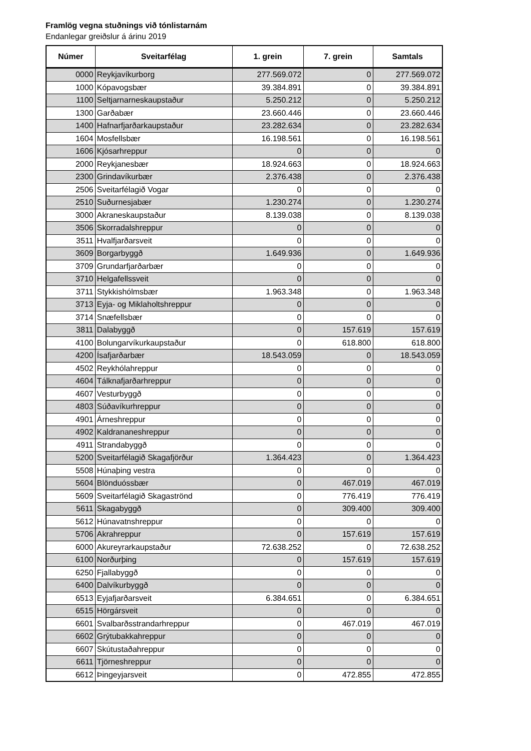Framlög vegna stuðnings við tónlistarnám
Endanlegar greiðslur á árinu 2019
| Númer | Sveitarfélag | 1. grein | 7. grein | Samtals |
| --- | --- | --- | --- | --- |
| 0000 | Reykjavíkurborg | 277.569.072 | 0 | 277.569.072 |
| 1000 | Kópavogsbær | 39.384.891 | 0 | 39.384.891 |
| 1100 | Seltjarnarneskaupstaður | 5.250.212 | 0 | 5.250.212 |
| 1300 | Garðabær | 23.660.446 | 0 | 23.660.446 |
| 1400 | Hafnarfjarðarkaupstaður | 23.282.634 | 0 | 23.282.634 |
| 1604 | Mosfellsbær | 16.198.561 | 0 | 16.198.561 |
| 1606 | Kjósarhreppur | 0 | 0 | 0 |
| 2000 | Reykjanesbær | 18.924.663 | 0 | 18.924.663 |
| 2300 | Grindavíkurbær | 2.376.438 | 0 | 2.376.438 |
| 2506 | Sveitarfélagið Vogar | 0 | 0 | 0 |
| 2510 | Suðurnesjabær | 1.230.274 | 0 | 1.230.274 |
| 3000 | Akraneskaupstaður | 8.139.038 | 0 | 8.139.038 |
| 3506 | Skorradalshreppur | 0 | 0 | 0 |
| 3511 | Hvalfjarðarsveit | 0 | 0 | 0 |
| 3609 | Borgarbyggð | 1.649.936 | 0 | 1.649.936 |
| 3709 | Grundarfjarðarbær | 0 | 0 | 0 |
| 3710 | Helgafellssveit | 0 | 0 | 0 |
| 3711 | Stykkishólmsbær | 1.963.348 | 0 | 1.963.348 |
| 3713 | Eyja- og Miklaholtshreppur | 0 | 0 | 0 |
| 3714 | Snæfellsbær | 0 | 0 | 0 |
| 3811 | Dalabyggð | 0 | 157.619 | 157.619 |
| 4100 | Bolungarvíkurkaupstaður | 0 | 618.800 | 618.800 |
| 4200 | Ísafjarðarbær | 18.543.059 | 0 | 18.543.059 |
| 4502 | Reykhólahreppur | 0 | 0 | 0 |
| 4604 | Tálknafjarðarhreppur | 0 | 0 | 0 |
| 4607 | Vesturbyggð | 0 | 0 | 0 |
| 4803 | Súðavíkurhreppur | 0 | 0 | 0 |
| 4901 | Árneshreppur | 0 | 0 | 0 |
| 4902 | Kaldrananeshreppur | 0 | 0 | 0 |
| 4911 | Strandabyggð | 0 | 0 | 0 |
| 5200 | Sveitarfélagið Skagafjörður | 1.364.423 | 0 | 1.364.423 |
| 5508 | Húnaþing vestra | 0 | 0 | 0 |
| 5604 | Blönduóssbær | 0 | 467.019 | 467.019 |
| 5609 | Sveitarfélagið Skagaströnd | 0 | 776.419 | 776.419 |
| 5611 | Skagabyggð | 0 | 309.400 | 309.400 |
| 5612 | Húnavatnshreppur | 0 | 0 | 0 |
| 5706 | Akrahreppur | 0 | 157.619 | 157.619 |
| 6000 | Akureyrarkaupstaður | 72.638.252 | 0 | 72.638.252 |
| 6100 | Norðurþing | 0 | 157.619 | 157.619 |
| 6250 | Fjallabyggð | 0 | 0 | 0 |
| 6400 | Dalvíkurbyggð | 0 | 0 | 0 |
| 6513 | Eyjafjarðarsveit | 6.384.651 | 0 | 6.384.651 |
| 6515 | Hörgársveit | 0 | 0 | 0 |
| 6601 | Svalbarðsstrandarhreppur | 0 | 467.019 | 467.019 |
| 6602 | Grýtubakkahreppur | 0 | 0 | 0 |
| 6607 | Skútustaðahreppur | 0 | 0 | 0 |
| 6611 | Tjörneshreppur | 0 | 0 | 0 |
| 6612 | Þingeyjarsveit | 0 | 472.855 | 472.855 |